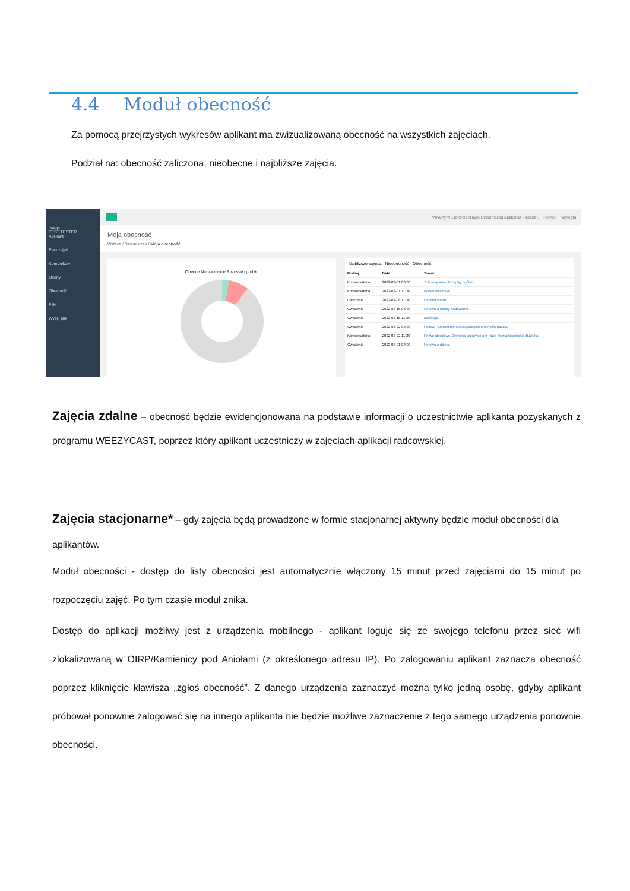4.4 Moduł obecność
Za pomocą przejrzystych wykresów aplikant ma zwizualizowaną obecność na wszystkich zajęciach.
Podział na: obecność zaliczona, nieobecne i najbliższe zajęcia.
image
TEST TESTER
Aplikant
Plan zajęć
Komunikaty
Oceny
Obecność
Pliki
Wyślij plik
Witamy w Elektronicznym Dzienniczku Aplikanta - edanet. Pomoc Wyloguj
Moja obecność
Wstecz / Dzienniczek / Moja obecność
Obecne Nie zaliczone Pozostało godzin
Najbliższe zajęcia Nieobecność Obecność
| Rodzaj | Data | Temat |
| --- | --- | --- |
| Konwersatoria | 2022-02-01 08:00 | Zobowiązania. Przepisy ogólne. |
| Konwersatoria | 2022-02-01 11:30 | Prawo rzeczowe. |
| Ćwiczenia | 2022-02-08 11:30 | Umowa spółki. |
| Ćwiczenia | 2022-02-15 08:00 | Umowa o roboty budowlane. |
| Ćwiczenia | 2022-02-15 11:30 | Mediacja. |
| Ćwiczenia | 2022-02-22 08:00 | Pozew - omówienie sporządzonych projektów pozów. |
| Konwersatoria | 2022-02-22 11:30 | Prawo rzeczowe. Ochrona wierzyciela w razie niewypłacalności dłużnika. |
| Ćwiczenia | 2022-03-01 08:00 | Umowa o dzieło. |
Zajęcia zdalne – obecność będzie ewidencjonowana na podstawie informacji o uczestnictwie aplikanta pozyskanych z programu WEEZYCAST, poprzez który aplikant uczestniczy w zajęciach aplikacji radcowskiej.
Zajęcia stacjonarne* – gdy zajęcia będą prowadzone w formie stacjonarnej aktywny będzie moduł obecności dla aplikantów.
Moduł obecności - dostęp do listy obecności jest automatycznie włączony 15 minut przed zajęciami do 15 minut po rozpoczęciu zajęć. Po tym czasie moduł znika.
Dostęp do aplikacji możliwy jest z urządzenia mobilnego - aplikant loguje się ze swojego telefonu przez sieć wifi zlokalizowaną w OIRP/Kamienicy pod Aniołami (z określonego adresu IP). Po zalogowaniu aplikant zaznacza obecność poprzez kliknięcie klawisza „zgłoś obecność”. Z danego urządzenia zaznaczyć można tylko jedną osobę, gdyby aplikant próbował ponownie zalogować się na innego aplikanta nie będzie możliwe zaznaczenie z tego samego urządzenia ponownie obecności.